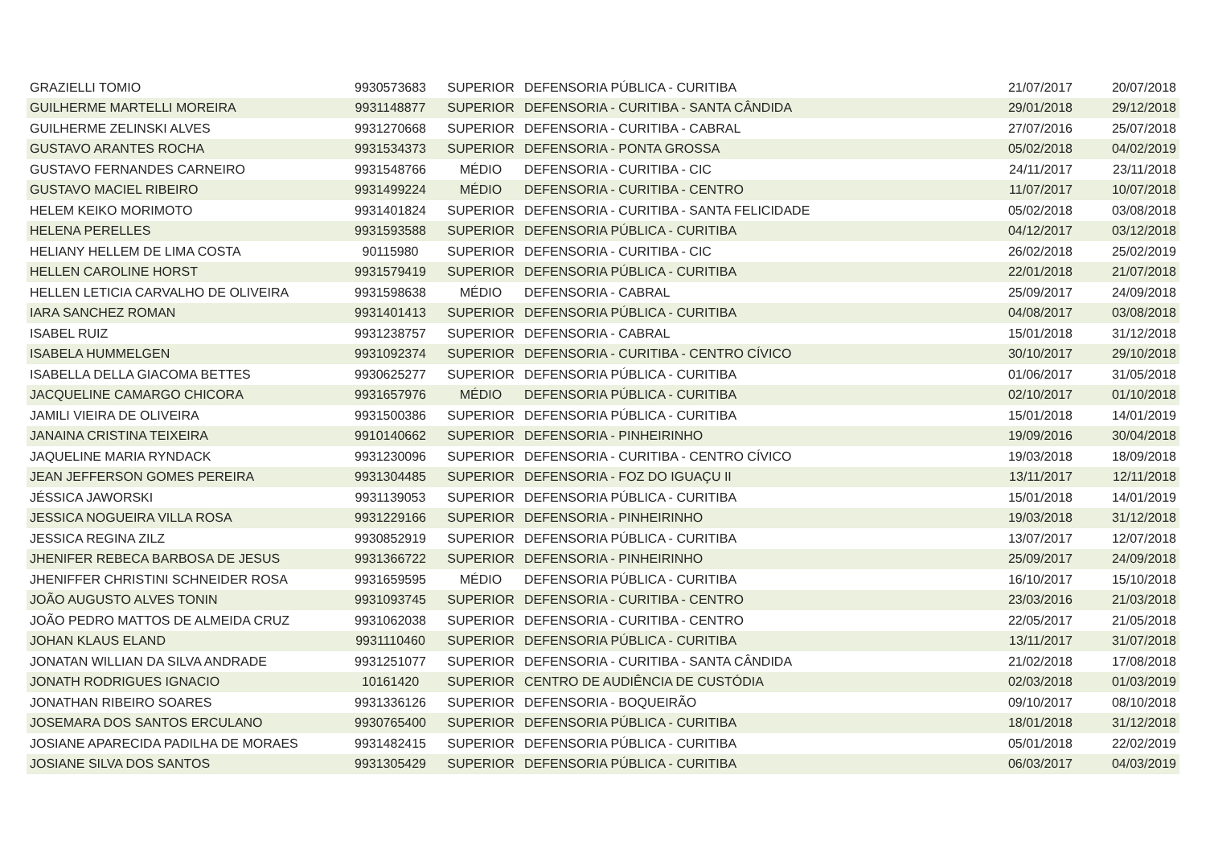| GRAZIELLI TOMIO | 9930573683 | SUPERIOR | DEFENSORIA PÚBLICA - CURITIBA | 21/07/2017 | 20/07/2018 |
| GUILHERME MARTELLI MOREIRA | 9931148877 | SUPERIOR | DEFENSORIA - CURITIBA - SANTA CÂNDIDA | 29/01/2018 | 29/12/2018 |
| GUILHERME ZELINSKI ALVES | 9931270668 | SUPERIOR | DEFENSORIA - CURITIBA - CABRAL | 27/07/2016 | 25/07/2018 |
| GUSTAVO ARANTES ROCHA | 9931534373 | SUPERIOR | DEFENSORIA - PONTA GROSSA | 05/02/2018 | 04/02/2019 |
| GUSTAVO FERNANDES CARNEIRO | 9931548766 | MÉDIO | DEFENSORIA - CURITIBA - CIC | 24/11/2017 | 23/11/2018 |
| GUSTAVO MACIEL RIBEIRO | 9931499224 | MÉDIO | DEFENSORIA - CURITIBA - CENTRO | 11/07/2017 | 10/07/2018 |
| HELEM KEIKO MORIMOTO | 9931401824 | SUPERIOR | DEFENSORIA - CURITIBA - SANTA FELICIDADE | 05/02/2018 | 03/08/2018 |
| HELENA PERELLES | 9931593588 | SUPERIOR | DEFENSORIA PÚBLICA - CURITIBA | 04/12/2017 | 03/12/2018 |
| HELIANY HELLEM DE LIMA COSTA | 90115980 | SUPERIOR | DEFENSORIA - CURITIBA - CIC | 26/02/2018 | 25/02/2019 |
| HELLEN CAROLINE HORST | 9931579419 | SUPERIOR | DEFENSORIA PÚBLICA - CURITIBA | 22/01/2018 | 21/07/2018 |
| HELLEN LETICIA CARVALHO DE OLIVEIRA | 9931598638 | MÉDIO | DEFENSORIA - CABRAL | 25/09/2017 | 24/09/2018 |
| IARA SANCHEZ ROMAN | 9931401413 | SUPERIOR | DEFENSORIA PÚBLICA - CURITIBA | 04/08/2017 | 03/08/2018 |
| ISABEL RUIZ | 9931238757 | SUPERIOR | DEFENSORIA - CABRAL | 15/01/2018 | 31/12/2018 |
| ISABELA HUMMELGEN | 9931092374 | SUPERIOR | DEFENSORIA - CURITIBA - CENTRO CÍVICO | 30/10/2017 | 29/10/2018 |
| ISABELLA DELLA GIACOMA BETTES | 9930625277 | SUPERIOR | DEFENSORIA PÚBLICA - CURITIBA | 01/06/2017 | 31/05/2018 |
| JACQUELINE CAMARGO CHICORA | 9931657976 | MÉDIO | DEFENSORIA PÚBLICA - CURITIBA | 02/10/2017 | 01/10/2018 |
| JAMILI VIEIRA DE OLIVEIRA | 9931500386 | SUPERIOR | DEFENSORIA PÚBLICA - CURITIBA | 15/01/2018 | 14/01/2019 |
| JANAINA CRISTINA TEIXEIRA | 9910140662 | SUPERIOR | DEFENSORIA - PINHEIRINHO | 19/09/2016 | 30/04/2018 |
| JAQUELINE MARIA RYNDACK | 9931230096 | SUPERIOR | DEFENSORIA - CURITIBA - CENTRO CÍVICO | 19/03/2018 | 18/09/2018 |
| JEAN JEFFERSON GOMES PEREIRA | 9931304485 | SUPERIOR | DEFENSORIA - FOZ DO IGUAÇU II | 13/11/2017 | 12/11/2018 |
| JÉSSICA JAWORSKI | 9931139053 | SUPERIOR | DEFENSORIA PÚBLICA - CURITIBA | 15/01/2018 | 14/01/2019 |
| JESSICA NOGUEIRA VILLA ROSA | 9931229166 | SUPERIOR | DEFENSORIA - PINHEIRINHO | 19/03/2018 | 31/12/2018 |
| JESSICA REGINA ZILZ | 9930852919 | SUPERIOR | DEFENSORIA PÚBLICA - CURITIBA | 13/07/2017 | 12/07/2018 |
| JHENIFER REBECA BARBOSA DE JESUS | 9931366722 | SUPERIOR | DEFENSORIA - PINHEIRINHO | 25/09/2017 | 24/09/2018 |
| JHENIFFER CHRISTINI SCHNEIDER ROSA | 9931659595 | MÉDIO | DEFENSORIA PÚBLICA - CURITIBA | 16/10/2017 | 15/10/2018 |
| JOÃO AUGUSTO ALVES TONIN | 9931093745 | SUPERIOR | DEFENSORIA - CURITIBA - CENTRO | 23/03/2016 | 21/03/2018 |
| JOÃO PEDRO MATTOS DE ALMEIDA CRUZ | 9931062038 | SUPERIOR | DEFENSORIA - CURITIBA - CENTRO | 22/05/2017 | 21/05/2018 |
| JOHAN KLAUS ELAND | 9931110460 | SUPERIOR | DEFENSORIA PÚBLICA - CURITIBA | 13/11/2017 | 31/07/2018 |
| JONATAN WILLIAN DA SILVA ANDRADE | 9931251077 | SUPERIOR | DEFENSORIA - CURITIBA - SANTA CÂNDIDA | 21/02/2018 | 17/08/2018 |
| JONATH RODRIGUES IGNACIO | 10161420 | SUPERIOR | CENTRO DE AUDIÊNCIA DE CUSTÓDIA | 02/03/2018 | 01/03/2019 |
| JONATHAN RIBEIRO SOARES | 9931336126 | SUPERIOR | DEFENSORIA - BOQUEIRÃO | 09/10/2017 | 08/10/2018 |
| JOSEMARA DOS SANTOS ERCULANO | 9930765400 | SUPERIOR | DEFENSORIA PÚBLICA - CURITIBA | 18/01/2018 | 31/12/2018 |
| JOSIANE APARECIDA PADILHA DE MORAES | 9931482415 | SUPERIOR | DEFENSORIA PÚBLICA - CURITIBA | 05/01/2018 | 22/02/2019 |
| JOSIANE SILVA DOS SANTOS | 9931305429 | SUPERIOR | DEFENSORIA PÚBLICA - CURITIBA | 06/03/2017 | 04/03/2019 |